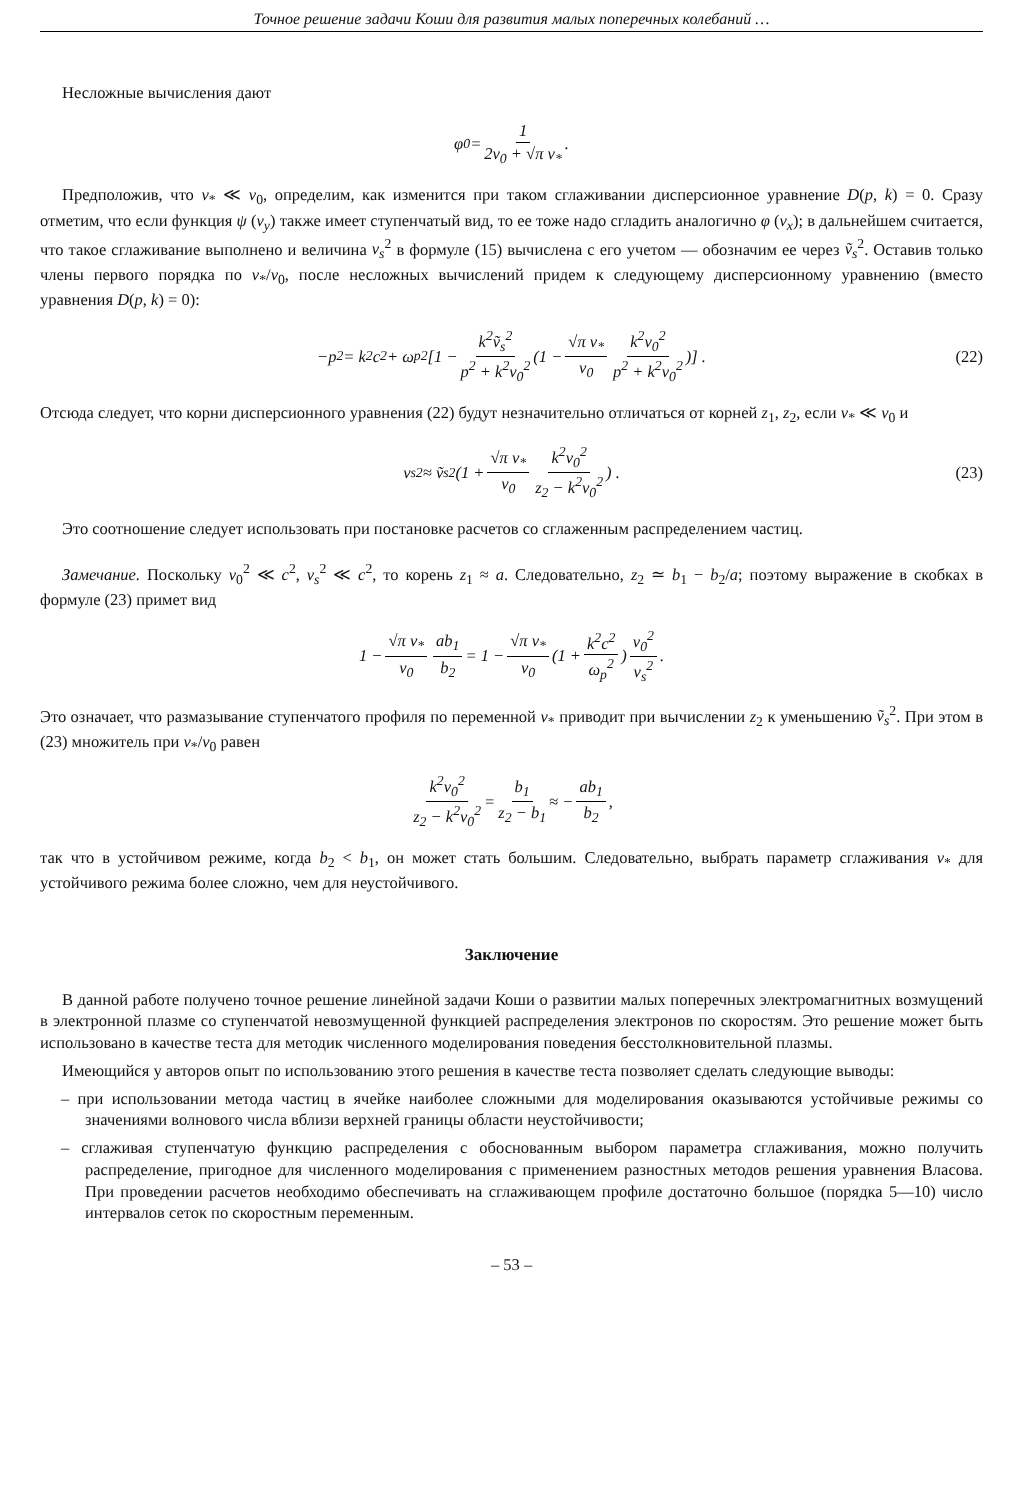Точное решение задачи Коши для развития малых поперечных колебаний …
Несложные вычисления дают
φ<sub>0</sub> = 1 2v<sub>0</sub> + √π v<sub>*</sub>.
Предположив, что v<sub>*</sub> ≪ v<sub>0</sub>, определим, как изменится при таком сглаживании дисперсионное уравнение D(p, k) = 0. Сразу отметим, что если функция ψ (v<sub>y</sub>) также имеет ступенчатый вид, то ее тоже надо сгладить аналогично φ (v<sub>x</sub>); в дальнейшем считается, что такое сглаживание выполнено и величина v<sub>s</sub><sup>2</sup> в формуле (15) вычислена с его учетом — обозначим ее через ṽ<sub>s</sub><sup>2</sup>. Оставив только члены первого порядка по v<sub>*</sub>/v<sub>0</sub>, после несложных вычислений придем к следующему дисперсионному уравнению (вместо уравнения D(p, k) = 0):
−p<sup>2</sup> = k<sup>2</sup>c<sup>2</sup> + ω<sub>p</sub><sup>2</sup> [1 − k<sup>2</sup>ṽ<sub>s</sub><sup>2</sup> p<sup>2</sup> + k<sup>2</sup>v<sub>0</sub><sup>2</sup> (1 − √π v<sub>*</sub> v<sub>0</sub> k<sup>2</sup>v<sub>0</sub><sup>2</sup> p<sup>2</sup> + k<sup>2</sup>v<sub>0</sub><sup>2</sup>)] . (22)
Отсюда следует, что корни дисперсионного уравнения (22) будут незначительно отличаться от корней z<sub>1</sub>, z<sub>2</sub>, если v<sub>*</sub> ≪ v<sub>0</sub> и
v<sub>s</sub><sup>2</sup> ≈ ṽ<sub>s</sub><sup>2</sup> (1 + √π v<sub>*</sub> v<sub>0</sub> k<sup>2</sup>v<sub>0</sub><sup>2</sup> z<sub>2</sub> − k<sup>2</sup>v<sub>0</sub><sup>2</sup>) . (23)
Это соотношение следует использовать при постановке расчетов со сглаженным распределением частиц.
Замечание. Поскольку v<sub>0</sub><sup>2</sup> ≪ c<sup>2</sup>, v<sub>s</sub><sup>2</sup> ≪ c<sup>2</sup>, то корень z<sub>1</sub> ≈ a. Следовательно, z<sub>2</sub> ≃ b<sub>1</sub> − b<sub>2</sub>/a; поэтому выражение в скобках в формуле (23) примет вид
1 − √π v<sub>*</sub> v<sub>0</sub> ab<sub>1</sub> b<sub>2</sub> = 1 − √π v<sub>*</sub> v<sub>0</sub> (1 + k<sup>2</sup>c<sup>2</sup> ω<sub>p</sub><sup>2</sup>) v<sub>0</sub><sup>2</sup> v<sub>s</sub><sup>2</sup>.
Это означает, что размазывание ступенчатого профиля по переменной v<sub>*</sub> приводит при вычислении z<sub>2</sub> к уменьшению ṽ<sub>s</sub><sup>2</sup>. При этом в (23) множитель при v<sub>*</sub>/v<sub>0</sub> равен
k<sup>2</sup>v<sub>0</sub><sup>2</sup> z<sub>2</sub> − k<sup>2</sup>v<sub>0</sub><sup>2</sup> = b<sub>1</sub> z<sub>2</sub> − b<sub>1</sub> ≈ − ab<sub>1</sub> b<sub>2</sub>,
так что в устойчивом режиме, когда b<sub>2</sub> < b<sub>1</sub>, он может стать большим. Следовательно, выбрать параметр сглаживания v<sub>*</sub> для устойчивого режима более сложно, чем для неустойчивого.
Заключение
В данной работе получено точное решение линейной задачи Коши о развитии малых поперечных электромагнитных возмущений в электронной плазме со ступенчатой невозмущенной функцией распределения электронов по скоростям. Это решение может быть использовано в качестве теста для методик численного моделирования поведения бесстолкновительной плазмы.
Имеющийся у авторов опыт по использованию этого решения в качестве теста позволяет сделать следующие выводы:
– при использовании метода частиц в ячейке наиболее сложными для моделирования оказываются устойчивые режимы со значениями волнового числа вблизи верхней границы области неустойчивости;
– сглаживая ступенчатую функцию распределения с обоснованным выбором параметра сглаживания, можно получить распределение, пригодное для численного моделирования с применением разностных методов решения уравнения Власова. При проведении расчетов необходимо обеспечивать на сглаживающем профиле достаточно большое (порядка 5—10) число интервалов сеток по скоростным переменным.
– 53 –